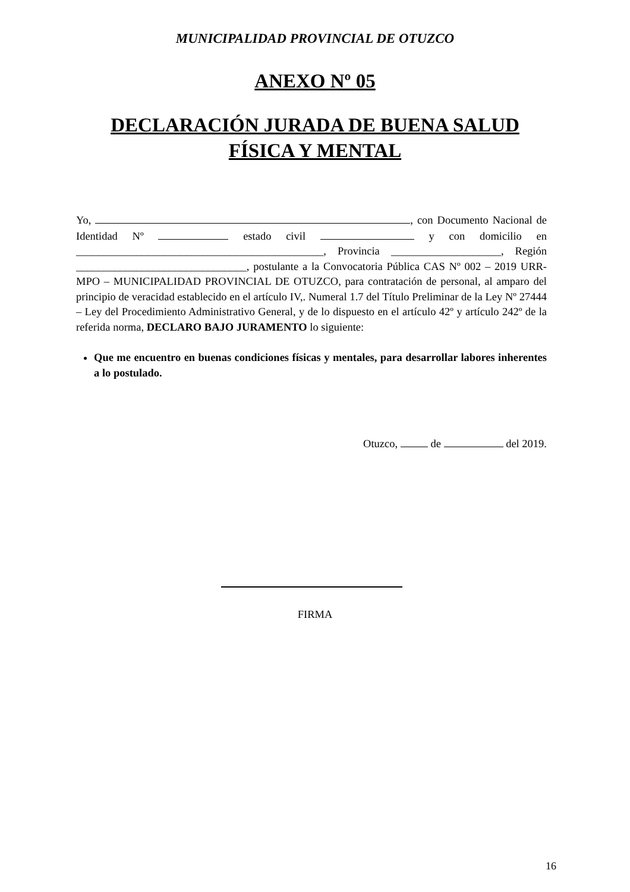MUNICIPALIDAD PROVINCIAL DE OTUZCO
ANEXO Nº 05
DECLARACIÓN JURADA DE BUENA SALUD
FÍSICA Y MENTAL
Yo, , con Documento Nacional de Identidad Nº estado civil y con domicilio en _____________________________________________, Provincia ____________________, Región _______________________________, postulante a la Convocatoria Pública CAS Nº 002 – 2019 URR-MPO – MUNICIPALIDAD PROVINCIAL DE OTUZCO, para contratación de personal, al amparo del principio de veracidad establecido en el artículo IV,. Numeral 1.7 del Título Preliminar de la Ley Nº 27444 – Ley del Procedimiento Administrativo General, y de lo dispuesto en el artículo 42º y artículo 242º de la referida norma, DECLARO BAJO JURAMENTO lo siguiente:
Que me encuentro en buenas condiciones físicas y mentales, para desarrollar labores inherentes a lo postulado.
Otuzco, de del 2019.
FIRMA
16